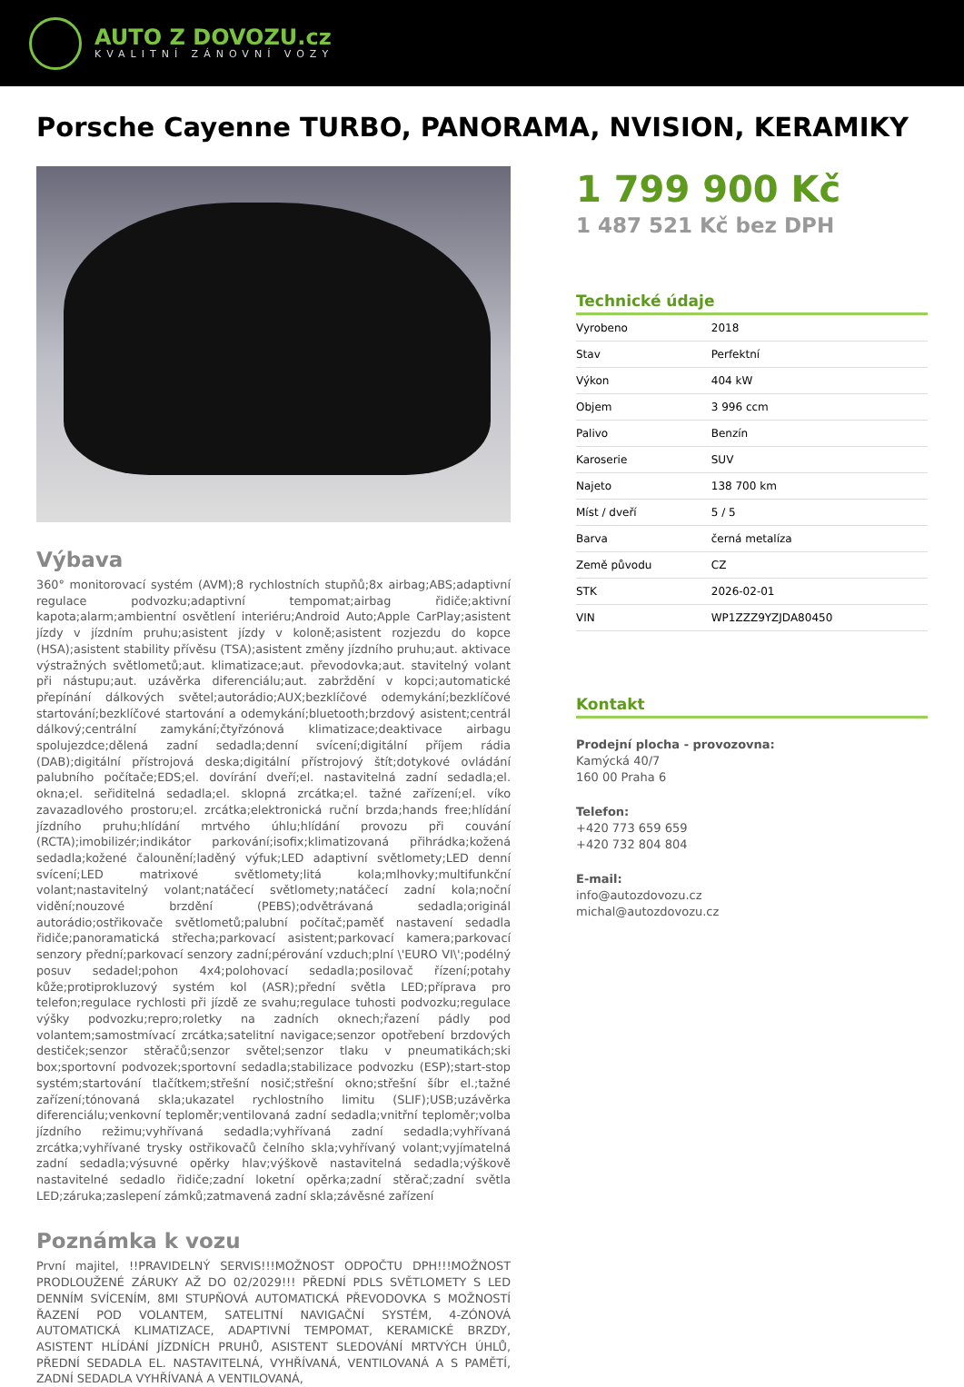AUTO Z DOVOZU.cz
KVALITNÍ ZÁNOVNÍ VOZY
Porsche Cayenne TURBO, PANORAMA, NVISION, KERAMIKY
Výbava
360° monitorovací systém (AVM);8 rychlostních stupňů;8x airbag;ABS;adaptivní regulace podvozku;adaptivní tempomat;airbag řidiče;aktivní kapota;alarm;ambientní osvětlení interiéru;Android Auto;Apple CarPlay;asistent jízdy v jízdním pruhu;asistent jízdy v koloně;asistent rozjezdu do kopce (HSA);asistent stability přívěsu (TSA);asistent změny jízdního pruhu;aut. aktivace výstražných světlometů;aut. klimatizace;aut. převodovka;aut. stavitelný volant při nástupu;aut. uzávěrka diferenciálu;aut. zabrždění v kopci;automatické přepínání dálkových světel;autorádio;AUX;bezklíčové odemykání;bezklíčové startování;bezklíčové startování a odemykání;bluetooth;brzdový asistent;centrál dálkový;centrální zamykání;čtyřzónová klimatizace;deaktivace airbagu spolujezdce;dělená zadní sedadla;denní svícení;digitální příjem rádia (DAB);digitální přístrojová deska;digitální přístrojový štít;dotykové ovládání palubního počítače;EDS;el. dovírání dveří;el. nastavitelná zadní sedadla;el. okna;el. seřiditelná sedadla;el. sklopná zrcátka;el. tažné zařízení;el. víko zavazadlového prostoru;el. zrcátka;elektronická ruční brzda;hands free;hlídání jízdního pruhu;hlídání mrtvého úhlu;hlídání provozu při couvání (RCTA);imobilizér;indikátor parkování;isofix;klimatizovaná přihrádka;kožená sedadla;kožené čalounění;laděný výfuk;LED adaptivní světlomety;LED denní svícení;LED matrixové světlomety;litá kola;mlhovky;multifunkční volant;nastavitelný volant;natáčecí světlomety;natáčecí zadní kola;noční vidění;nouzové brzdění (PEBS);odvětrávaná sedadla;originál autorádio;ostřikovače světlometů;palubní počítač;paměť nastavení sedadla řidiče;panoramatická střecha;parkovací asistent;parkovací kamera;parkovací senzory přední;parkovací senzory zadní;pérování vzduch;plní \'EURO VI\';podélný posuv sedadel;pohon 4x4;polohovací sedadla;posilovač řízení;potahy kůže;protiprokluzový systém kol (ASR);přední světla LED;příprava pro telefon;regulace rychlosti při jízdě ze svahu;regulace tuhosti podvozku;regulace výšky podvozku;repro;roletky na zadních oknech;řazení pádly pod volantem;samostmívací zrcátka;satelitní navigace;senzor opotřebení brzdových destiček;senzor stěračů;senzor světel;senzor tlaku v pneumatikách;ski box;sportovní podvozek;sportovní sedadla;stabilizace podvozku (ESP);start-stop systém;startování tlačítkem;střešní nosič;střešní okno;střešní šíbr el.;tažné zařízení;tónovaná skla;ukazatel rychlostního limitu (SLIF);USB;uzávěrka diferenciálu;venkovní teploměr;ventilovaná zadní sedadla;vnitřní teploměr;volba jízdního režimu;vyhřívaná sedadla;vyhřívaná zadní sedadla;vyhřívaná zrcátka;vyhřívané trysky ostřikovačů čelního skla;vyhřívaný volant;vyjímatelná zadní sedadla;výsuvné opěrky hlav;výškově nastavitelná sedadla;výškově nastavitelné sedadlo řidiče;zadní loketní opěrka;zadní stěrač;zadní světla LED;záruka;zaslepení zámků;zatmavená zadní skla;závěsné zařízení
Poznámka k vozu
První majitel, !!PRAVIDELNÝ SERVIS!!!MOŽNOST ODPOČTU DPH!!!MOŽNOST PRODLOUŽENÉ ZÁRUKY AŽ DO 02/2029!!! PŘEDNÍ PDLS SVĚTLOMETY S LED DENNÍM SVÍCENÍM, 8MI STUPŇOVÁ AUTOMATICKÁ PŘEVODOVKA S MOŽNOSTÍ ŘAZENÍ POD VOLANTEM, SATELITNÍ NAVIGAČNÍ SYSTÉM, 4-ZÓNOVÁ AUTOMATICKÁ KLIMATIZACE, ADAPTIVNÍ TEMPOMAT, KERAMICKÉ BRZDY, ASISTENT HLÍDÁNÍ JÍZDNÍCH PRUHŮ, ASISTENT SLEDOVÁNÍ MRTVÝCH ÚHLŮ, PŘEDNÍ SEDADLA EL. NASTAVITELNÁ, VYHŘÍVANÁ, VENTILOVANÁ A S PAMĚTÍ, ZADNÍ SEDADLA VYHŘÍVANÁ A VENTILOVANÁ,
1 799 900 Kč
1 487 521 Kč bez DPH
Technické údaje
| Vyrobeno | 2018 |
| Stav | Perfektní |
| Výkon | 404 kW |
| Objem | 3 996 ccm |
| Palivo | Benzín |
| Karoserie | SUV |
| Najeto | 138 700 km |
| Míst / dveří | 5 / 5 |
| Barva | černá metalíza |
| Země původu | CZ |
| STK | 2026-02-01 |
| VIN | WP1ZZZ9YZJDA80450 |
Kontakt
Prodejní plocha - provozovna:
Kamýcká 40/7
160 00 Praha 6
Telefon:
+420 773 659 659
+420 732 804 804
E-mail:
info@autozdovozu.cz
michal@autozdovozu.cz